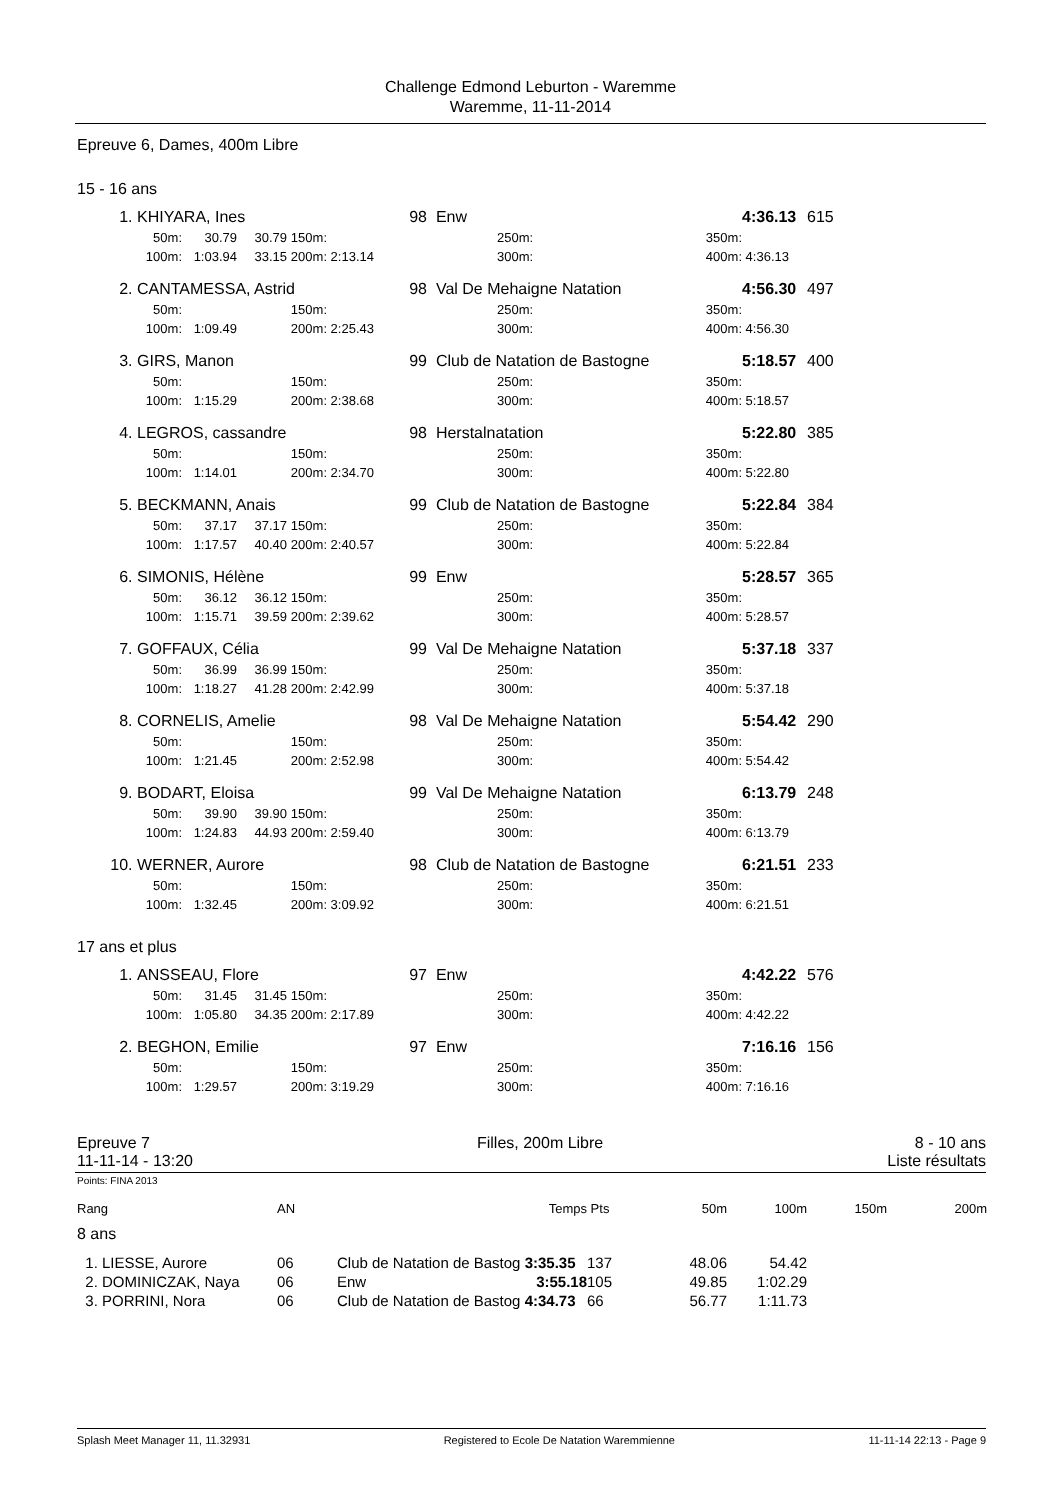Challenge Edmond Leburton - Waremme
Waremme, 11-11-2014
Epreuve 6, Dames, 400m Libre
15 - 16 ans
| 1. | KHIYARA, Ines | | | | 98 | | Enw | | | 4:36.13 | 615 |
| | 50m: | 30.79 | 30.79 | 150m: | | | | 250m: | 350m: | | |
| | 100m: | 1:03.94 | 33.15 | 200m: | 2:13.14 | | | 300m: | 400m: | 4:36.13 | |
| 2. | CANTAMESSA, Astrid | | | | 98 | | Val De Mehaigne Natation | | | 4:56.30 | 497 |
| | 50m: | | | 150m: | | | | 250m: | 350m: | | |
| | 100m: | 1:09.49 | | 200m: | 2:25.43 | | | 300m: | 400m: | 4:56.30 | |
| 3. | GIRS, Manon | | | | 99 | | Club de Natation de Bastogne | | | 5:18.57 | 400 |
| | 50m: | | | 150m: | | | | 250m: | 350m: | | |
| | 100m: | 1:15.29 | | 200m: | 2:38.68 | | | 300m: | 400m: | 5:18.57 | |
| 4. | LEGROS, cassandre | | | | 98 | | Herstalnatation | | | 5:22.80 | 385 |
| | 50m: | | | 150m: | | | | 250m: | 350m: | | |
| | 100m: | 1:14.01 | | 200m: | 2:34.70 | | | 300m: | 400m: | 5:22.80 | |
| 5. | BECKMANN, Anais | | | | 99 | | Club de Natation de Bastogne | | | 5:22.84 | 384 |
| | 50m: | 37.17 | 37.17 | 150m: | | | | 250m: | 350m: | | |
| | 100m: | 1:17.57 | 40.40 | 200m: | 2:40.57 | | | 300m: | 400m: | 5:22.84 | |
| 6. | SIMONIS, Hélène | | | | 99 | | Enw | | | 5:28.57 | 365 |
| | 50m: | 36.12 | 36.12 | 150m: | | | | 250m: | 350m: | | |
| | 100m: | 1:15.71 | 39.59 | 200m: | 2:39.62 | | | 300m: | 400m: | 5:28.57 | |
| 7. | GOFFAUX, Célia | | | | 99 | | Val De Mehaigne Natation | | | 5:37.18 | 337 |
| | 50m: | 36.99 | 36.99 | 150m: | | | | 250m: | 350m: | | |
| | 100m: | 1:18.27 | 41.28 | 200m: | 2:42.99 | | | 300m: | 400m: | 5:37.18 | |
| 8. | CORNELIS, Amelie | | | | 98 | | Val De Mehaigne Natation | | | 5:54.42 | 290 |
| | 50m: | | | 150m: | | | | 250m: | 350m: | | |
| | 100m: | 1:21.45 | | 200m: | 2:52.98 | | | 300m: | 400m: | 5:54.42 | |
| 9. | BODART, Eloisa | | | | 99 | | Val De Mehaigne Natation | | | 6:13.79 | 248 |
| | 50m: | 39.90 | 39.90 | 150m: | | | | 250m: | 350m: | | |
| | 100m: | 1:24.83 | 44.93 | 200m: | 2:59.40 | | | 300m: | 400m: | 6:13.79 | |
| 10. | WERNER, Aurore | | | | 98 | | Club de Natation de Bastogne | | | 6:21.51 | 233 |
| | 50m: | | | 150m: | | | | 250m: | 350m: | | |
| | 100m: | 1:32.45 | | 200m: | 3:09.92 | | | 300m: | 400m: | 6:21.51 | |
17 ans et plus
| 1. | ANSSEAU, Flore | | | | 97 | | Enw | | | 4:42.22 | 576 |
| | 50m: | 31.45 | 31.45 | 150m: | | | | 250m: | 350m: | | |
| | 100m: | 1:05.80 | 34.35 | 200m: | 2:17.89 | | | 300m: | 400m: | 4:42.22 | |
| 2. | BEGHON, Emilie | | | | 97 | | Enw | | | 7:16.16 | 156 |
| | 50m: | | | 150m: | | | | 250m: | 350m: | | |
| | 100m: | 1:29.57 | | 200m: | 3:19.29 | | | 300m: | 400m: | 7:16.16 | |
Epreuve 7
11-11-14 - 13:20
Filles, 200m Libre 8 - 10 ans
Liste résultats
Points: FINA 2013
| Rang | AN | Temps | Pts | 50m | 100m | 150m | 200m |
| --- | --- | --- | --- | --- | --- | --- | --- |
| 8 ans | | | | | | | |
| 1. LIESSE, Aurore | 06 | Club de Natation de Bastog 3:35.35 | 137 | 48.06 | 54.42 | | |
| 2. DOMINICZAK, Naya | 06 | Enw 3:55.18 | 105 | 49.85 | 1:02.29 | | |
| 3. PORRINI, Nora | 06 | Club de Natation de Bastog 4:34.73 | 66 | 56.77 | 1:11.73 | | |
Splash Meet Manager 11, 11.32931 Registered to Ecole De Natation Waremmienne 11-11-14 22:13 - Page 9